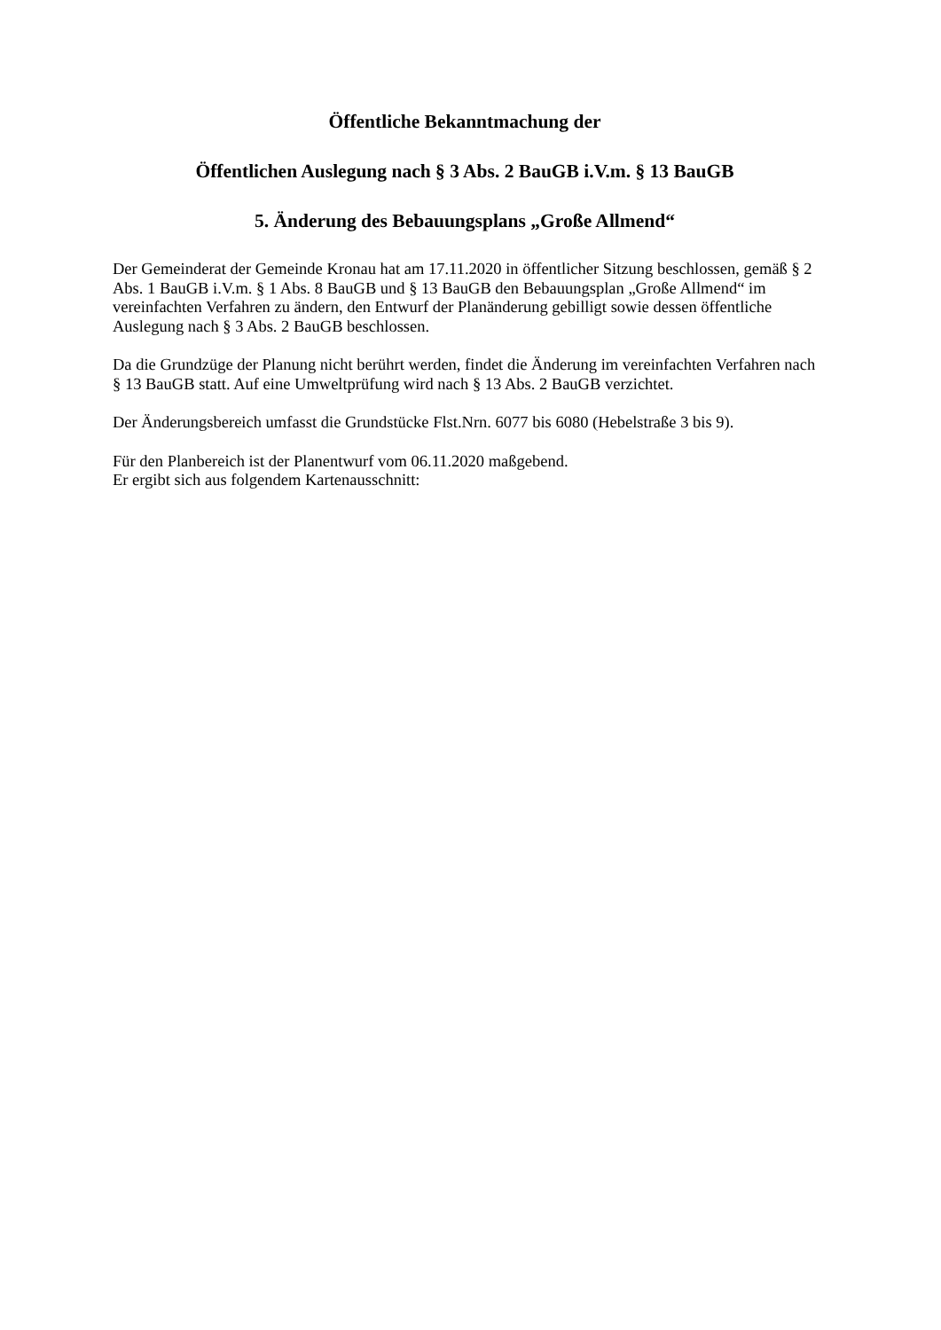Öffentliche Bekanntmachung der
Öffentlichen Auslegung nach § 3 Abs. 2 BauGB i.V.m. § 13 BauGB
5. Änderung des Bebauungsplans „Große Allmend“
Der Gemeinderat der Gemeinde Kronau hat am 17.11.2020 in öffentlicher Sitzung beschlossen, gemäß § 2 Abs. 1 BauGB i.V.m. § 1 Abs. 8 BauGB und § 13 BauGB den Bebauungsplan „Große Allmend“ im vereinfachten Verfahren zu ändern, den Entwurf der Planänderung gebilligt sowie dessen öffentliche Auslegung nach § 3 Abs. 2 BauGB beschlossen.
Da die Grundzüge der Planung nicht berührt werden, findet die Änderung im vereinfachten Verfahren nach § 13 BauGB statt. Auf eine Umweltprüfung wird nach § 13 Abs. 2 BauGB verzichtet.
Der Änderungsbereich umfasst die Grundstücke Flst.Nrn. 6077 bis 6080 (Hebelstraße 3 bis 9).
Für den Planbereich ist der Planentwurf vom 06.11.2020 maßgebend.
Er ergibt sich aus folgendem Kartenausschnitt: